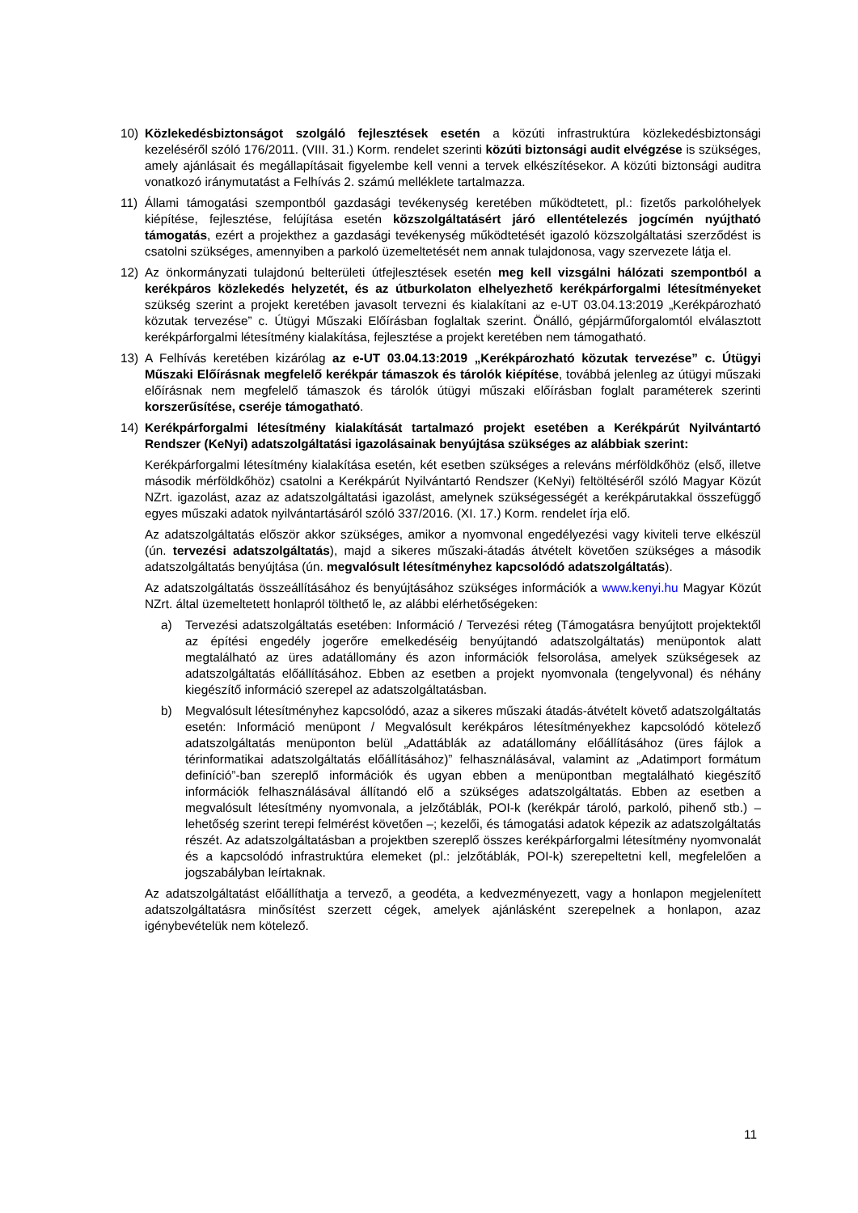10) Közlekedésbiztonságot szolgáló fejlesztések esetén a közúti infrastruktúra közlekedésbiztonsági kezeléséről szóló 176/2011. (VIII. 31.) Korm. rendelet szerinti közúti biztonsági audit elvégzése is szükséges, amely ajánlásait és megállapításait figyelembe kell venni a tervek elkészítésekor. A közúti biztonsági auditra vonatkozó iránymutatást a Felhívás 2. számú melléklete tartalmazza.
11) Állami támogatási szempontból gazdasági tevékenység keretében működtetett, pl.: fizetős parkolóhelyek kiépítése, fejlesztése, felújítása esetén közszolgáltatásért járó ellentételezés jogcímén nyújtható támogatás, ezért a projekthez a gazdasági tevékenység működtetését igazoló közszolgáltatási szerződést is csatolni szükséges, amennyiben a parkoló üzemeltetését nem annak tulajdonosa, vagy szervezete látja el.
12) Az önkormányzati tulajdonú belterületi útfejlesztések esetén meg kell vizsgálni hálózati szempontból a kerékpáros közlekedés helyzetét, és az útburkolaton elhelyezhető kerékpárforgalmi létesítményeket szükség szerint a projekt keretében javasolt tervezni és kialakítani az e-UT 03.04.13:2019 „Kerékpározható közutak tervezése” c. Útügyi Műszaki Előírásban foglaltak szerint. Önálló, gépjárműforgalomtól elválasztott kerékpárforgalmi létesítmény kialakítása, fejlesztése a projekt keretében nem támogatható.
13) A Felhívás keretében kizárólag az e-UT 03.04.13:2019 „Kerékpározható közutak tervezése” c. Útügyi Műszaki Előírásnak megfelelő kerékpár támaszok és tárolók kiépítése, továbbá jelenleg az útügyi műszaki előírásnak nem megfelelő támaszok és tárolók útügyi műszaki előírásban foglalt paraméterek szerinti korszerűsítése, cseréje támogatható.
14) Kerékpárforgalmi létesítmény kialakítását tartalmazó projekt esetében a Kerékpárút Nyilvántartó Rendszer (KeNyi) adatszolgáltatási igazolásainak benyújtása szükséges az alábbiak szerint:
Kerékpárforgalmi létesítmény kialakítása esetén, két esetben szükséges a releváns mérföldkőhöz (első, illetve második mérföldkőhöz) csatolni a Kerékpárút Nyilvántartó Rendszer (KeNyi) feltöltéséről szóló Magyar Közút NZrt. igazolást, azaz az adatszolgáltatási igazolást, amelynek szükségességét a kerékpárutakkal összefüggő egyes műszaki adatok nyilvántartásáról szóló 337/2016. (XI. 17.) Korm. rendelet írja elő.
Az adatszolgáltatás először akkor szükséges, amikor a nyomvonal engedélyezési vagy kiviteli terve elkészül (ún. tervezési adatszolgáltatás), majd a sikeres műszaki-átadás átvételt követően szükséges a második adatszolgáltatás benyújtása (ún. megvalósult létesítményhez kapcsolódó adatszolgáltatás).
Az adatszolgáltatás összeállításához és benyújtásához szükséges információk a www.kenyi.hu Magyar Közút NZrt. által üzemeltetett honlapról tölthető le, az alábbi elérhetőségeken:
a) Tervezési adatszolgáltatás esetében: Információ / Tervezési réteg (Támogatásra benyújtott projektektől az építési engedély jogerőre emelkedéséig benyújtandó adatszolgáltatás) menüpontok alatt megtalálható az üres adatállomány és azon információk felsorolása, amelyek szükségesek az adatszolgáltatás előállításához. Ebben az esetben a projekt nyomvonala (tengelyvonal) és néhány kiegészítő információ szerepel az adatszolgáltatásban.
b) Megvalósult létesítményhez kapcsolódó, azaz a sikeres műszaki átadás-átvételt követő adatszolgáltatás esetén: Információ menüpont / Megvalósult kerékpáros létesítményekhez kapcsolódó kötelező adatszolgáltatás menüponton belül „Adattáblák az adatállomány előállításához (üres fájlok a térinformatikai adatszolgáltatás előállításához)” felhasználásával, valamint az „Adatimport formátum definíció”-ban szereplő információk és ugyan ebben a menüpontban megtalálható kiegészítő információk felhasználásával állítandó elő a szükséges adatszolgáltatás. Ebben az esetben a megvalósult létesítmény nyomvonala, a jelzőtáblák, POI-k (kerékpár tároló, parkoló, pihenő stb.) – lehetőség szerint terepi felmérést követően –; kezelői, és támogatási adatok képezik az adatszolgáltatás részét. Az adatszolgáltatásban a projektben szereplő összes kerékpárforgalmi létesítmény nyomvonalát és a kapcsolódó infrastruktúra elemeket (pl.: jelzőtáblák, POI-k) szerepeltetni kell, megfelelően a jogszabályban leírtaknak.
Az adatszolgáltatást előállíthatja a tervező, a geodéta, a kedvezményezett, vagy a honlapon megjelenített adatszolgáltatásra minősítést szerzett cégek, amelyek ajánlásként szerepelnek a honlapon, azaz igénybevételük nem kötelező.
11